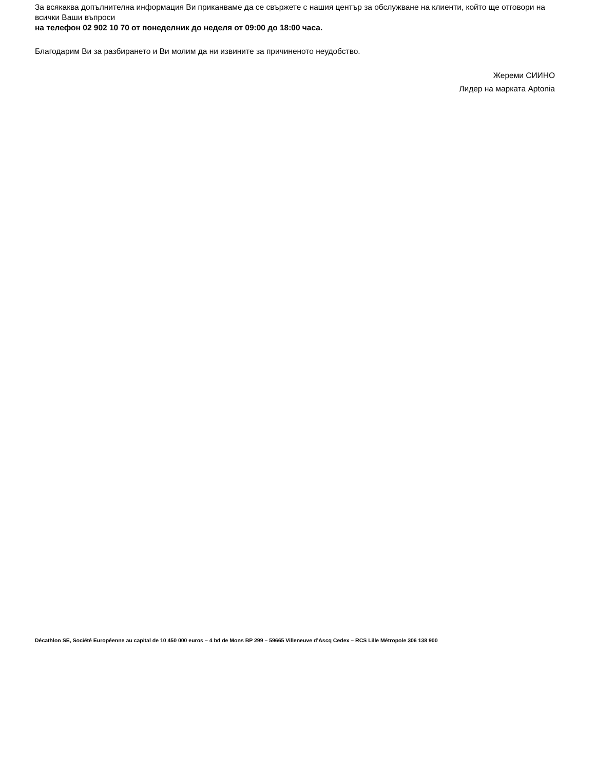За всякаква допълнителна информация Ви приканваме да се свържете с нашия център за обслужване на клиенти, който ще отговори на всички Ваши въпроси
на телефон 02 902 10 70 от понеделник до неделя от 09:00 до 18:00 часа.
Благодарим Ви за разбирането и Ви молим да ни извините за причиненото неудобство.
Жереми СИИНО
Лидер на марката Aptonia
Décathlon SE, Société Européenne au capital de 10 450 000 euros – 4 bd de Mons BP 299 – 59665 Villeneuve d’Ascq Cedex – RCS Lille Métropole 306 138 900